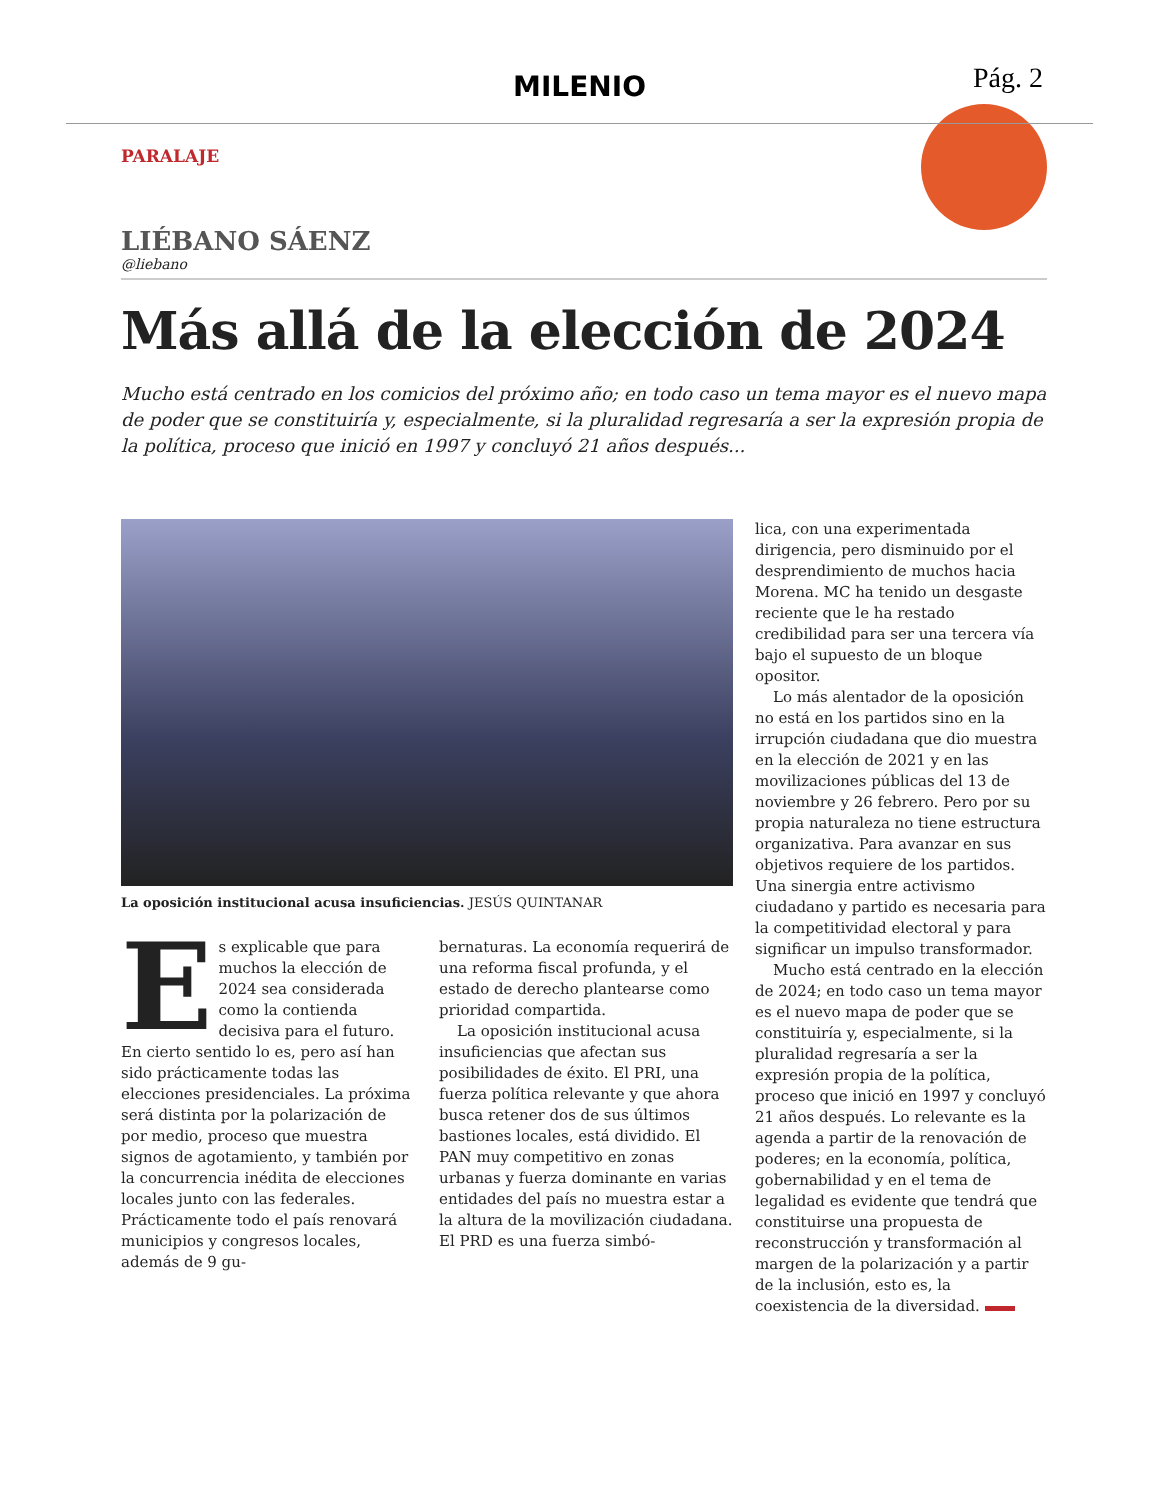MILENIO Pág. 2
PARALAJE
LIÉBANO SÁENZ
@liebano
Más allá de la elección de 2024
Mucho está centrado en los comicios del próximo año; en todo caso un tema mayor es el nuevo mapa de poder que se constituiría y, especialmente, si la pluralidad regresaría a ser la expresión propia de la política, proceso que inició en 1997 y concluyó 21 años después...
La oposición institucional acusa insuficiencias. JESÚS QUINTANAR
Es explicable que para muchos la elección de 2024 sea considerada como la contienda decisiva para el futuro. En cierto sentido lo es, pero así han sido prácticamente todas las elecciones presidenciales. La próxima será distinta por la polarización de por medio, proceso que muestra signos de agotamiento, y también por la concurrencia inédita de elecciones locales junto con las federales. Prácticamente todo el país renovará municipios y congresos locales, además de 9 gu-
bernaturas. La economía requerirá de una reforma fiscal profunda, y el estado de derecho plantearse como prioridad compartida.
La oposición institucional acusa insuficiencias que afectan sus posibilidades de éxito. El PRI, una fuerza política relevante y que ahora busca retener dos de sus últimos bastiones locales, está dividido. El PAN muy competitivo en zonas urbanas y fuerza dominante en varias entidades del país no muestra estar a la altura de la movilización ciudadana. El PRD es una fuerza simbó-
lica, con una experimentada dirigencia, pero disminuido por el desprendimiento de muchos hacia Morena. MC ha tenido un desgaste reciente que le ha restado credibilidad para ser una tercera vía bajo el supuesto de un bloque opositor.
Lo más alentador de la oposición no está en los partidos sino en la irrupción ciudadana que dio muestra en la elección de 2021 y en las movilizaciones públicas del 13 de noviembre y 26 febrero. Pero por su propia naturaleza no tiene estructura organizativa. Para avanzar en sus objetivos requiere de los partidos. Una sinergia entre activismo ciudadano y partido es necesaria para la competitividad electoral y para significar un impulso transformador.
Mucho está centrado en la elección de 2024; en todo caso un tema mayor es el nuevo mapa de poder que se constituiría y, especialmente, si la pluralidad regresaría a ser la expresión propia de la política, proceso que inició en 1997 y concluyó 21 años después. Lo relevante es la agenda a partir de la renovación de poderes; en la economía, política, gobernabilidad y en el tema de legalidad es evidente que tendrá que constituirse una propuesta de reconstrucción y transformación al margen de la polarización y a partir de la inclusión, esto es, la coexistencia de la diversidad.